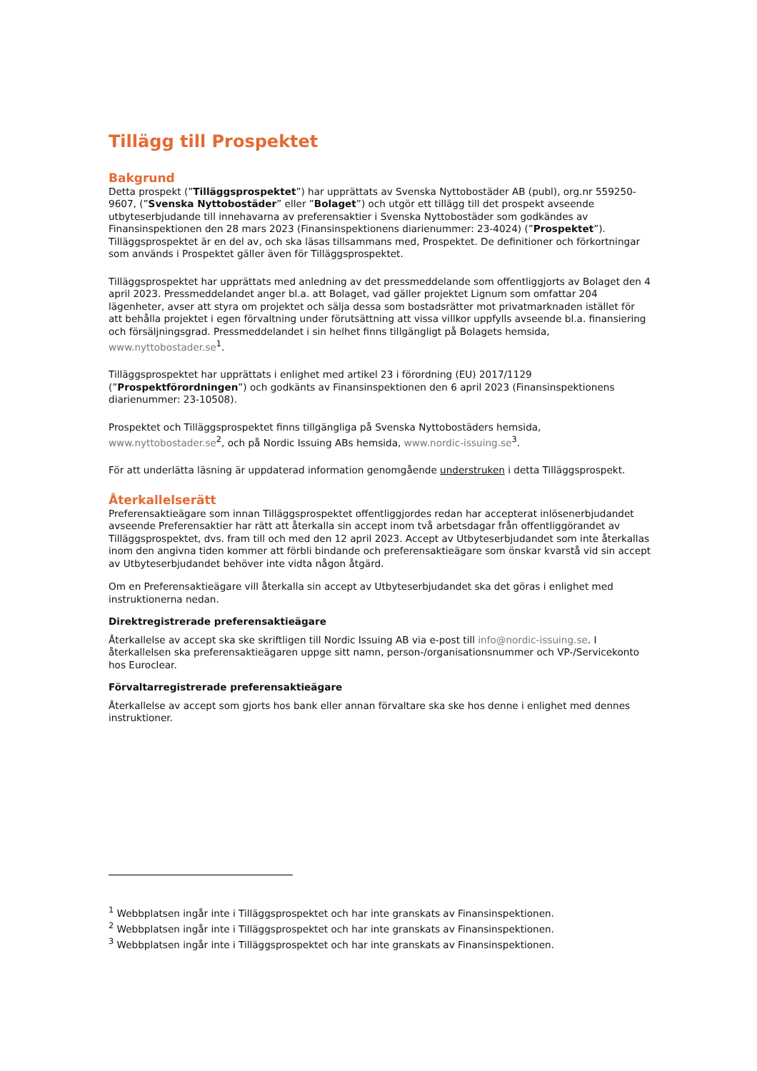Tillägg till Prospektet
Bakgrund
Detta prospekt (”Tilläggsprospektet”) har upprättats av Svenska Nyttobostäder AB (publ), org.nr 559250-9607, (”Svenska Nyttobostäder” eller ”Bolaget”) och utgör ett tillägg till det prospekt avseende utbyteserbjudande till innehavarna av preferensaktier i Svenska Nyttobostäder som godkändes av Finansinspektionen den 28 mars 2023 (Finansinspektionens diarienummer: 23-4024) (”Prospektet”). Tilläggsprospektet är en del av, och ska läsas tillsammans med, Prospektet. De definitioner och förkortningar som används i Prospektet gäller även för Tilläggsprospektet.
Tilläggsprospektet har upprättats med anledning av det pressmeddelande som offentliggjorts av Bolaget den 4 april 2023. Pressmeddelandet anger bl.a. att Bolaget, vad gäller projektet Lignum som omfattar 204 lägenheter, avser att styra om projektet och sälja dessa som bostadsrätter mot privatmarknaden istället för att behålla projektet i egen förvaltning under förutsättning att vissa villkor uppfylls avseende bl.a. finansiering och försäljningsgrad. Pressmeddelandet i sin helhet finns tillgängligt på Bolagets hemsida, www.nyttobostader.se<sup>1</sup>.
Tilläggsprospektet har upprättats i enlighet med artikel 23 i förordning (EU) 2017/1129 (”Prospektförordningen”) och godkänts av Finansinspektionen den 6 april 2023 (Finansinspektionens diarienummer: 23-10508).
Prospektet och Tilläggsprospektet finns tillgängliga på Svenska Nyttobostäders hemsida, www.nyttobostader.se<sup>2</sup>, och på Nordic Issuing ABs hemsida, www.nordic-issuing.se<sup>3</sup>.
För att underlätta läsning är uppdaterad information genomgående understruken i detta Tilläggsprospekt.
Återkallelserätt
Preferensaktieägare som innan Tilläggsprospektet offentliggjordes redan har accepterat inlösenerbjudandet avseende Preferensaktier har rätt att återkalla sin accept inom två arbetsdagar från offentliggörandet av Tilläggsprospektet, dvs. fram till och med den 12 april 2023. Accept av Utbyteserbjudandet som inte återkallas inom den angivna tiden kommer att förbli bindande och preferensaktieägare som önskar kvarstå vid sin accept av Utbyteserbjudandet behöver inte vidta någon åtgärd.
Om en Preferensaktieägare vill återkalla sin accept av Utbyteserbjudandet ska det göras i enlighet med instruktionerna nedan.
Direktregistrerade preferensaktieägare
Återkallelse av accept ska ske skriftligen till Nordic Issuing AB via e-post till info@nordic-issuing.se. I återkallelsen ska preferensaktieägaren uppge sitt namn, person-/organisationsnummer och VP-/Servicekonto hos Euroclear.
Förvaltarregistrerade preferensaktieägare
Återkallelse av accept som gjorts hos bank eller annan förvaltare ska ske hos denne i enlighet med dennes instruktioner.
<sup>1</sup> Webbplatsen ingår inte i Tilläggsprospektet och har inte granskats av Finansinspektionen.
<sup>2</sup> Webbplatsen ingår inte i Tilläggsprospektet och har inte granskats av Finansinspektionen.
<sup>3</sup> Webbplatsen ingår inte i Tilläggsprospektet och har inte granskats av Finansinspektionen.